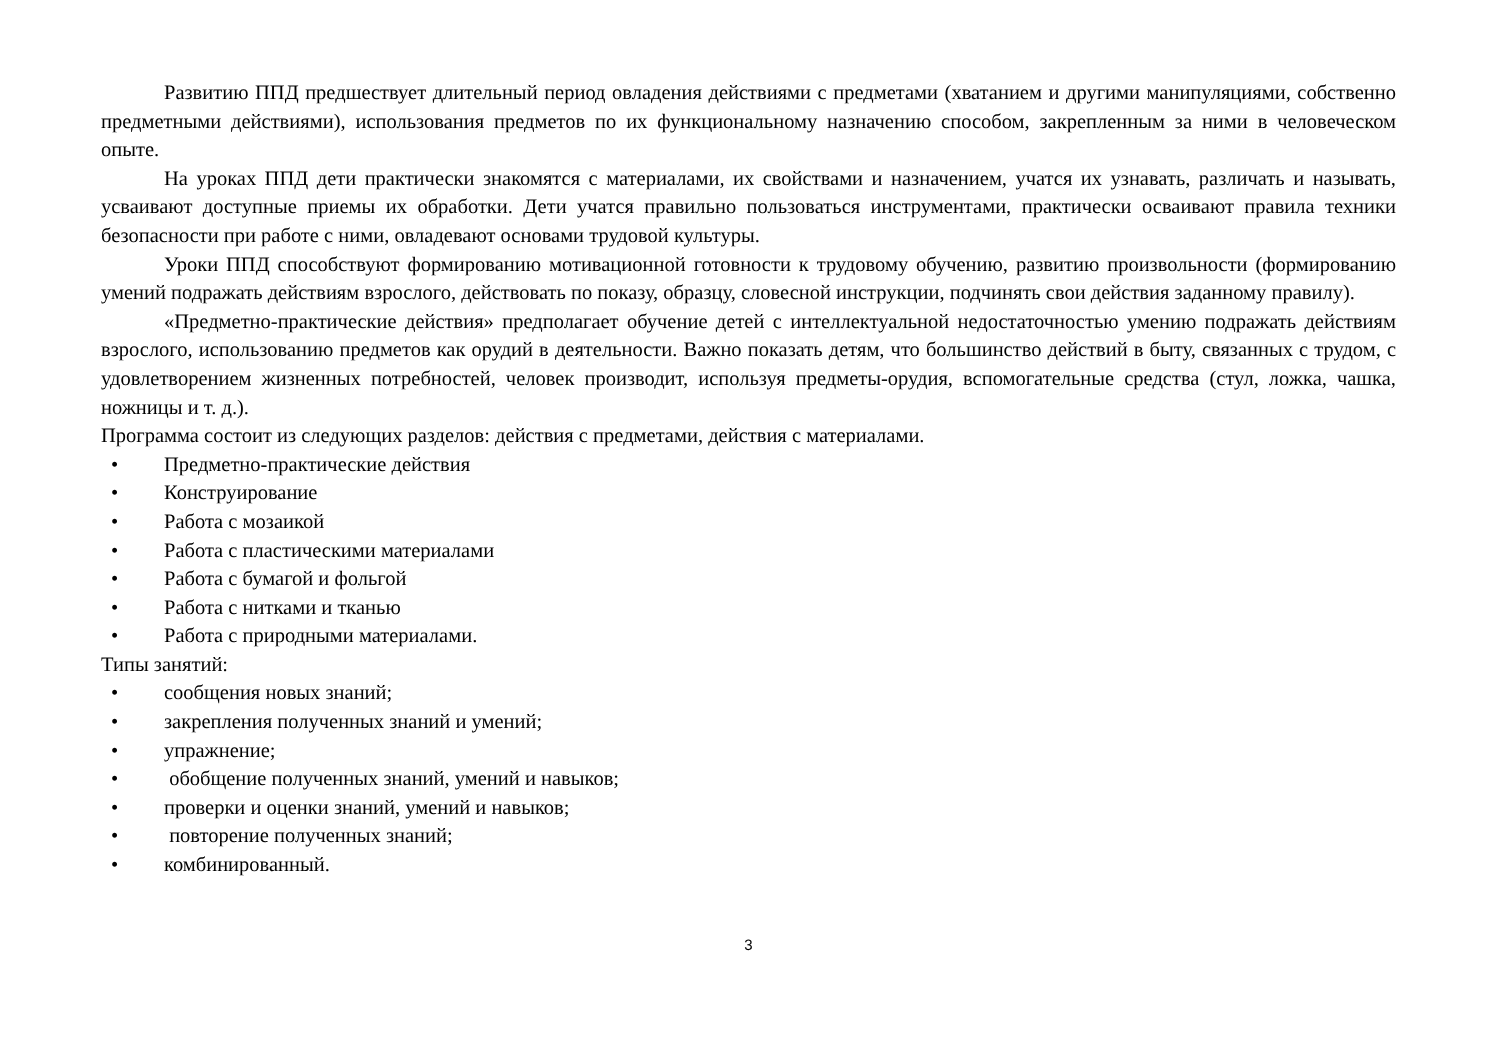Развитию ППД предшествует длительный период овладения действиями с предметами (хватанием и другими манипуляциями, собственно предметными действиями), использования предметов по их функциональному назначению способом, закрепленным за ними в человеческом опыте.
На уроках ППД дети практически знакомятся с материалами, их свойствами и назначением, учатся их узнавать, различать и называть, усваивают доступные приемы их обработки. Дети учатся правильно пользоваться инструментами, практически осваивают правила техники безопасности при работе с ними, овладевают основами трудовой культуры.
Уроки ППД способствуют формированию мотивационной готовности к трудовому обучению, развитию произвольности (формированию умений подражать действиям взрослого, действовать по показу, образцу, словесной инструкции, подчинять свои действия заданному правилу).
«Предметно-практические действия» предполагает обучение детей с интеллектуальной недостаточностью умению подражать действиям взрослого, использованию предметов как орудий в деятельности. Важно показать детям, что большинство действий в быту, связанных с трудом, с удовлетворением жизненных потребностей, человек производит, используя предметы-орудия, вспомогательные средства (стул, ложка, чашка, ножницы и т. д.).
Программа состоит из следующих разделов: действия с предметами, действия с материалами.
• Предметно-практические действия
• Конструирование
• Работа с мозаикой
• Работа с пластическими материалами
• Работа с бумагой и фольгой
• Работа с нитками и тканью
• Работа с природными материалами.
Типы занятий:
• сообщения новых знаний;
• закрепления полученных знаний и умений;
• упражнение;
• обобщение полученных знаний, умений и навыков;
• проверки и оценки знаний, умений и навыков;
• повторение полученных знаний;
• комбинированный.
3